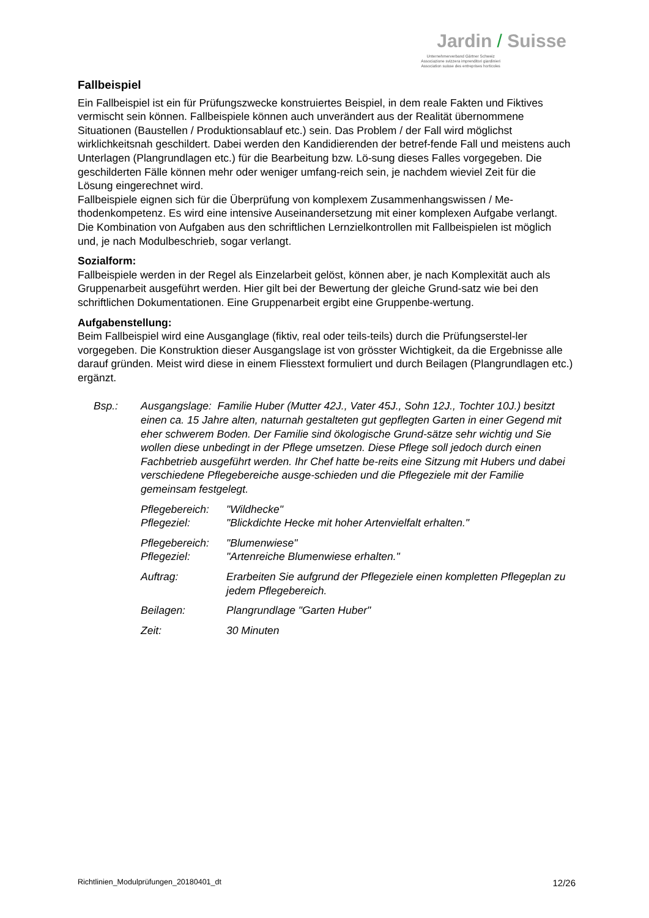Jardin / Suisse
Unternehmerverband Gärtner Schweiz
Associazione svizzera imprenditori giardinieri
Association suisse des entreprises horticoles
Fallbeispiel
Ein Fallbeispiel ist ein für Prüfungszwecke konstruiertes Beispiel, in dem reale Fakten und Fiktives vermischt sein können. Fallbeispiele können auch unverändert aus der Realität übernommene Situationen (Baustellen / Produktionsablauf etc.) sein. Das Problem / der Fall wird möglichst wirklichkeitsnah geschildert. Dabei werden den Kandidierenden der betref-fende Fall und meistens auch Unterlagen (Plangrundlagen etc.) für die Bearbeitung bzw. Lö-sung dieses Falles vorgegeben. Die geschilderten Fälle können mehr oder weniger umfang-reich sein, je nachdem wieviel Zeit für die Lösung eingerechnet wird.
Fallbeispiele eignen sich für die Überprüfung von komplexem Zusammenhangswissen / Me-thodenkompetenz. Es wird eine intensive Auseinandersetzung mit einer komplexen Aufgabe verlangt.
Die Kombination von Aufgaben aus den schriftlichen Lernzielkontrollen mit Fallbeispielen ist möglich und, je nach Modulbeschrieb, sogar verlangt.
Sozialform:
Fallbeispiele werden in der Regel als Einzelarbeit gelöst, können aber, je nach Komplexität auch als Gruppenarbeit ausgeführt werden. Hier gilt bei der Bewertung der gleiche Grund-satz wie bei den schriftlichen Dokumentationen. Eine Gruppenarbeit ergibt eine Gruppenbe-wertung.
Aufgabenstellung:
Beim Fallbeispiel wird eine Ausganglage (fiktiv, real oder teils-teils) durch die Prüfungserstel-ler vorgegeben. Die Konstruktion dieser Ausgangslage ist von grösster Wichtigkeit, da die Ergebnisse alle darauf gründen. Meist wird diese in einem Fliesstext formuliert und durch Beilagen (Plangrundlagen etc.) ergänzt.
Bsp.:
Ausgangslage: Familie Huber (Mutter 42J., Vater 45J., Sohn 12J., Tochter 10J.) besitzt einen ca. 15 Jahre alten, naturnah gestalteten gut gepflegten Garten in einer Gegend mit eher schwerem Boden. Der Familie sind ökologische Grund-sätze sehr wichtig und Sie wollen diese unbedingt in der Pflege umsetzen. Diese Pflege soll jedoch durch einen Fachbetrieb ausgeführt werden. Ihr Chef hatte be-reits eine Sitzung mit Hubers und dabei verschiedene Pflegebereiche ausge-schieden und die Pflegeziele mit der Familie gemeinsam festgelegt.
Pflegebereich:
Pflegeziel:
"Wildhecke"
"Blickdichte Hecke mit hoher Artenvielfalt erhalten."
Pflegebereich:
Pflegeziel:
"Blumenwiese"
"Artenreiche Blumenwiese erhalten."
Auftrag:
Erarbeiten Sie aufgrund der Pflegeziele einen kompletten Pflegeplan zu jedem Pflegebereich.
Beilagen:
Plangrundlage "Garten Huber"
Zeit:
30 Minuten
Richtlinien_Modulprüfungen_20180401_dt 12/26